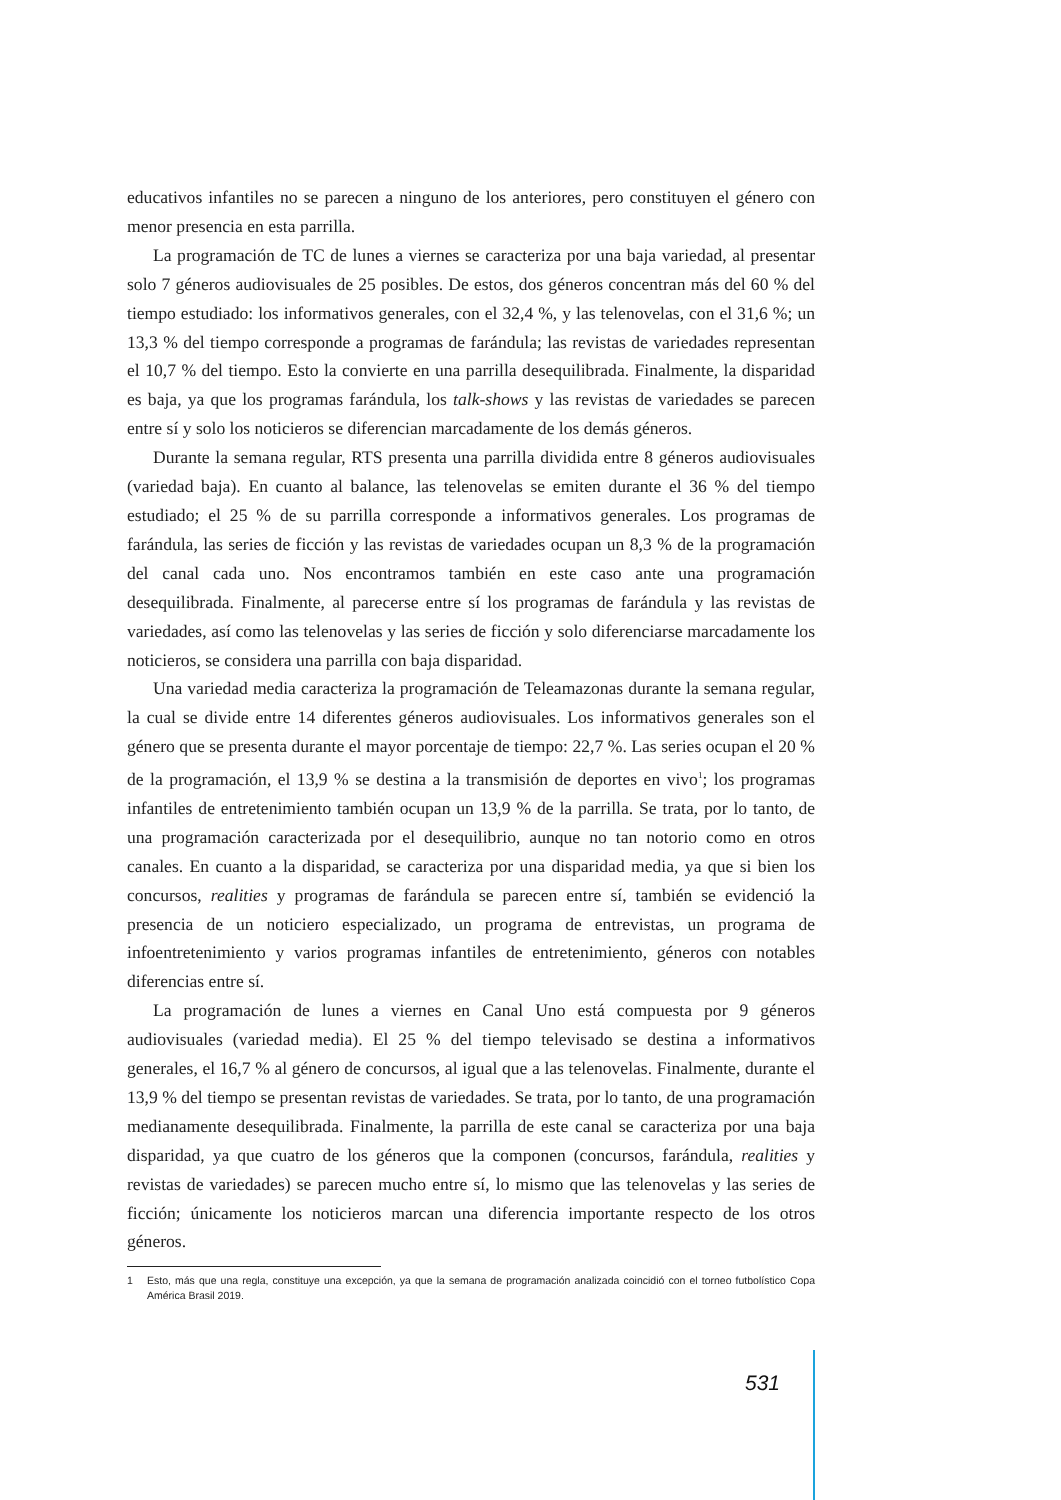educativos infantiles no se parecen a ninguno de los anteriores, pero constituyen el género con menor presencia en esta parrilla.
La programación de TC de lunes a viernes se caracteriza por una baja variedad, al presentar solo 7 géneros audiovisuales de 25 posibles. De estos, dos géneros concentran más del 60 % del tiempo estudiado: los informativos generales, con el 32,4 %, y las telenovelas, con el 31,6 %; un 13,3 % del tiempo corresponde a programas de farándula; las revistas de variedades representan el 10,7 % del tiempo. Esto la convierte en una parrilla desequilibrada. Finalmente, la disparidad es baja, ya que los programas farándula, los talk-shows y las revistas de variedades se parecen entre sí y solo los noticieros se diferencian marcadamente de los demás géneros.
Durante la semana regular, RTS presenta una parrilla dividida entre 8 géneros audiovisuales (variedad baja). En cuanto al balance, las telenovelas se emiten durante el 36 % del tiempo estudiado; el 25 % de su parrilla corresponde a informativos generales. Los programas de farándula, las series de ficción y las revistas de variedades ocupan un 8,3 % de la programación del canal cada uno. Nos encontramos también en este caso ante una programación desequilibrada. Finalmente, al parecerse entre sí los programas de farándula y las revistas de variedades, así como las telenovelas y las series de ficción y solo diferenciarse marcadamente los noticieros, se considera una parrilla con baja disparidad.
Una variedad media caracteriza la programación de Teleamazonas durante la semana regular, la cual se divide entre 14 diferentes géneros audiovisuales. Los informativos generales son el género que se presenta durante el mayor porcentaje de tiempo: 22,7 %. Las series ocupan el 20 % de la programación, el 13,9 % se destina a la transmisión de deportes en vivo<sup>1</sup>; los programas infantiles de entretenimiento también ocupan un 13,9 % de la parrilla. Se trata, por lo tanto, de una programación caracterizada por el desequilibrio, aunque no tan notorio como en otros canales. En cuanto a la disparidad, se caracteriza por una disparidad media, ya que si bien los concursos, realities y programas de farándula se parecen entre sí, también se evidenció la presencia de un noticiero especializado, un programa de entrevistas, un programa de infoentretenimiento y varios programas infantiles de entretenimiento, géneros con notables diferencias entre sí.
La programación de lunes a viernes en Canal Uno está compuesta por 9 géneros audiovisuales (variedad media). El 25 % del tiempo televisado se destina a informativos generales, el 16,7 % al género de concursos, al igual que a las telenovelas. Finalmente, durante el 13,9 % del tiempo se presentan revistas de variedades. Se trata, por lo tanto, de una programación medianamente desequilibrada. Finalmente, la parrilla de este canal se caracteriza por una baja disparidad, ya que cuatro de los géneros que la componen (concursos, farándula, realities y revistas de variedades) se parecen mucho entre sí, lo mismo que las telenovelas y las series de ficción; únicamente los noticieros marcan una diferencia importante respecto de los otros géneros.
1 Esto, más que una regla, constituye una excepción, ya que la semana de programación analizada coincidió con el torneo futbolístico Copa América Brasil 2019.
531